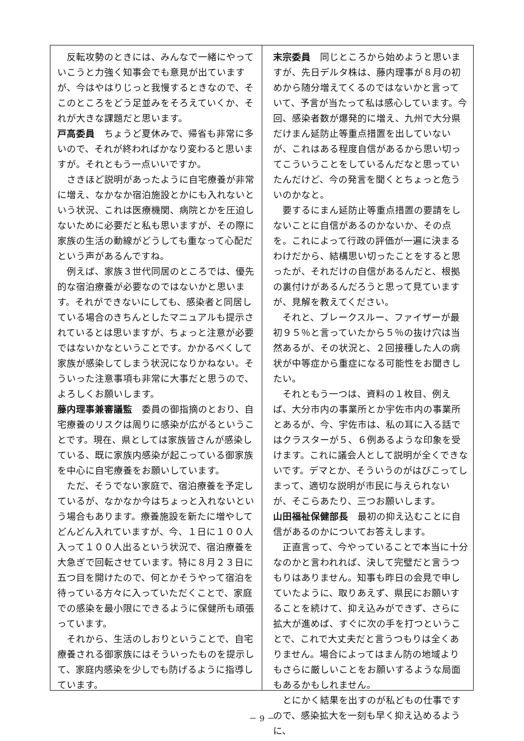反転攻勢のときには、みんなで一緒にやっていこうと力強く知事会でも意見が出ていますが、今はやはりじっと我慢するときなので、そこのところをどう足並みをそろえていくか、それが大きな課題だと思います。
戸高委員　ちょうど夏休みで、帰省も非常に多いので、それが終わればかなり変わると思いますが。それともう一点いいですか。
さきほど説明があったように自宅療養が非常に増え、なかなか宿泊施設とかにも入れないという状況、これは医療機関、病院とかを圧迫しないために必要だと私も思いますが、その際に家族の生活の動線がどうしても重なって心配だという声があるんですね。
例えば、家族３世代同居のところでは、優先的な宿泊療養が必要なのではないかと思います。それができないにしても、感染者と同居している場合のきちんとしたマニュアルも提示されているとは思いますが、ちょっと注意が必要ではないかなということです。かかるべくして家族が感染してしまう状況になりかねない。そういった注意事項も非常に大事だと思うので、よろしくお願いします。
藤内理事兼審議監　委員の御指摘のとおり、自宅療養のリスクは周りに感染が広がるということです。現在、県としては家族皆さんが感染している、既に家族内感染が起こっている御家族を中心に自宅療養をお願いしています。
ただ、そうでない家庭で、宿泊療養を予定しているが、なかなか今はちょっと入れないという場合もあります。療養施設を新たに増やしてどんどん入れていますが、今、１日に１００人入って１００人出るという状況で、宿泊療養を大急ぎで回転させています。特に８月２３日に五つ目を開けたので、何とかそうやって宿泊を待っている方々に入っていただくことで、家庭での感染を最小限にできるように保健所も頑張っています。
それから、生活のしおりということで、自宅療養される御家族にはそういったものを提示して、家庭内感染を少しでも防げるように指導しています。
末宗委員　同じところから始めようと思いますが、先日デルタ株は、藤内理事が８月の初めから随分増えてくるのではないかと言っていて、予言が当たって私は感心しています。今回、感染者数が爆発的に増え、九州で大分県だけまん延防止等重点措置を出していないが、これはある程度自信があるから思い切ってこういうことをしているんだなと思っていたんだけど、今の発言を聞くとちょっと危ういのかなと。
要するにまん延防止等重点措置の要請をしないことに自信があるのかないか、その点を。これによって行政の評価が一遍に決まるわけだから、結構思い切ったことをすると思ったが、それだけの自信があるんだと、根拠の裏付けがあるんだろうと思って見ていますが、見解を教えてください。
それと、ブレークスルー、ファイザーが最初９５％と言っていたから５％の抜け穴は当然あるが、その状況と、２回接種した人の病状が中等症から重症になる可能性をお聞きしたい。
それともう一つは、資料の１枚目、例えば、大分市内の事業所とか宇佐市内の事業所とあるが、今、宇佐市は、私の耳に入る話ではクラスターが５、６例あるような印象を受けます。これに議会人として説明が全くできないです。デマとか、そういうのがはびこってしまって、適切な説明が市民に与えられないが、そこらあたり、三つお願いします。
山田福祉保健部長　最初の抑え込むことに自信があるのかについてお答えします。
正直言って、今やっていることで本当に十分なのかと言われれば、決して完璧だと言うつもりはありません。知事も昨日の会見で申していたように、取りあえず、県民にお願いすることを続けて、抑え込みができず、さらに拡大が進めば、すぐに次の手を打つということで、これで大丈夫だと言うつもりは全くありません。場合によってはまん防の地域よりもさらに厳しいことをお願いするような局面もあるかもしれません。
とにかく結果を出すのが私どもの仕事ですので、感染拡大を一刻も早く抑え込めるように、
－ 9 －